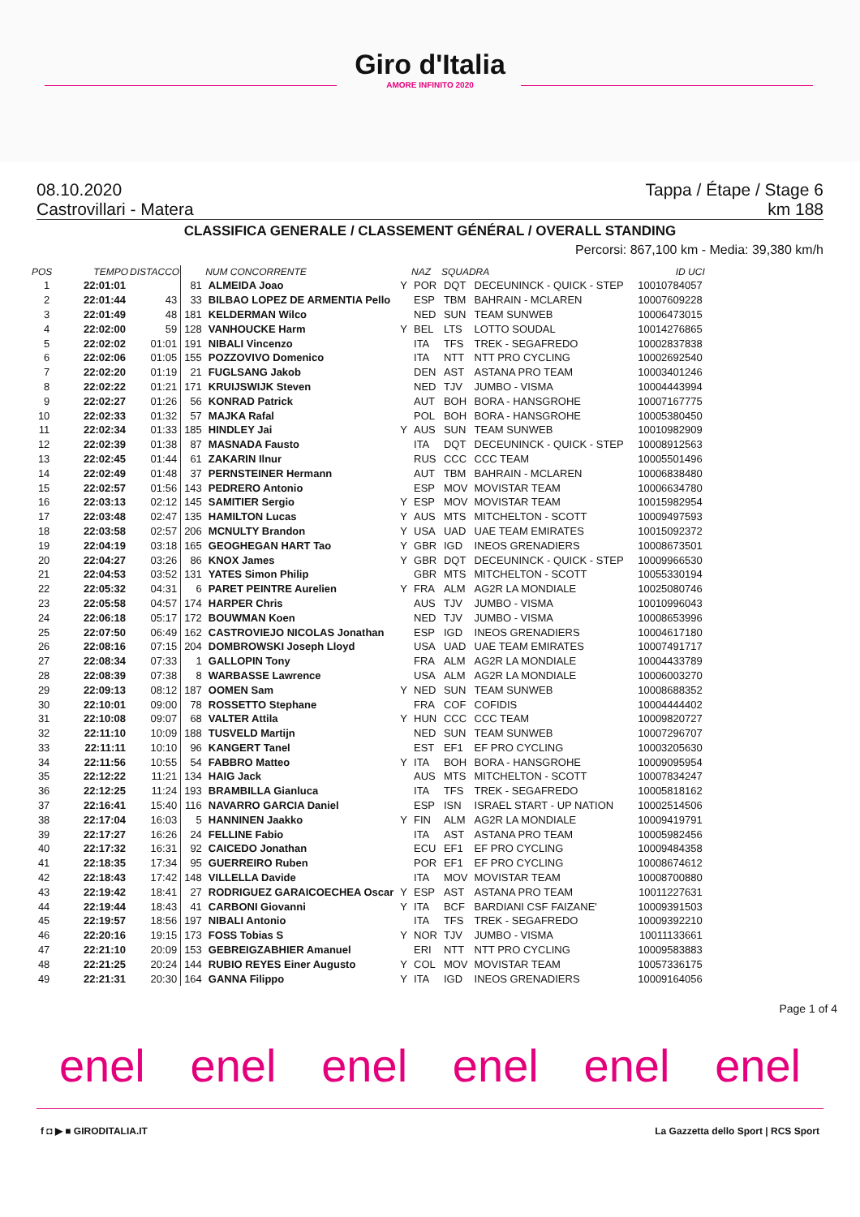Giro d'Italia
AMORE INFINITO 2020
08.10.2020
Castrovillari - Matera Tappa / Étape / Stage 6
km 188
CLASSIFICA GENERALE / CLASSEMENT GÉNÉRAL / OVERALL STANDING
Percorsi: 867,100 km - Media: 39,380 km/h
| POS | TEMPO | DISTACCO | NUM CONCORRENTE | | | NAZ | SQUADRA | | ID UCI |
| --- | --- | --- | --- | --- | --- | --- | --- | --- | --- |
| 1 | 22:01:01 | | 81 | ALMEIDA Joao | Y | POR | DQT | DECEUNINCK - QUICK - STEP | 10010784057 |
| 2 | 22:01:44 | 43 | 33 | BILBAO LOPEZ DE ARMENTIA Pello | | ESP | TBM | BAHRAIN - MCLAREN | 10007609228 |
| 3 | 22:01:49 | 48 | 181 | KELDERMAN Wilco | | NED | SUN | TEAM SUNWEB | 10006473015 |
| 4 | 22:02:00 | 59 | 128 | VANHOUCKE Harm | Y | BEL | LTS | LOTTO SOUDAL | 10014276865 |
| 5 | 22:02:02 | 01:01 | 191 | NIBALI Vincenzo | | ITA | TFS | TREK - SEGAFREDO | 10002837838 |
| 6 | 22:02:06 | 01:05 | 155 | POZZOVIVO Domenico | | ITA | NTT | NTT PRO CYCLING | 10002692540 |
| 7 | 22:02:20 | 01:19 | 21 | FUGLSANG Jakob | | DEN | AST | ASTANA PRO TEAM | 10003401246 |
| 8 | 22:02:22 | 01:21 | 171 | KRUIJSWIJK Steven | | NED | TJV | JUMBO - VISMA | 10004443994 |
| 9 | 22:02:27 | 01:26 | 56 | KONRAD Patrick | | AUT | BOH | BORA - HANSGROHE | 10007167775 |
| 10 | 22:02:33 | 01:32 | 57 | MAJKA Rafal | | POL | BOH | BORA - HANSGROHE | 10005380450 |
| 11 | 22:02:34 | 01:33 | 185 | HINDLEY Jai | Y | AUS | SUN | TEAM SUNWEB | 10010982909 |
| 12 | 22:02:39 | 01:38 | 87 | MASNADA Fausto | | ITA | DQT | DECEUNINCK - QUICK - STEP | 10008912563 |
| 13 | 22:02:45 | 01:44 | 61 | ZAKARIN Ilnur | | RUS | CCC | CCC TEAM | 10005501496 |
| 14 | 22:02:49 | 01:48 | 37 | PERNSTEINER Hermann | | AUT | TBM | BAHRAIN - MCLAREN | 10006838480 |
| 15 | 22:02:57 | 01:56 | 143 | PEDRERO Antonio | | ESP | MOV | MOVISTAR TEAM | 10006634780 |
| 16 | 22:03:13 | 02:12 | 145 | SAMITIER Sergio | Y | ESP | MOV | MOVISTAR TEAM | 10015982954 |
| 17 | 22:03:48 | 02:47 | 135 | HAMILTON Lucas | Y | AUS | MTS | MITCHELTON - SCOTT | 10009497593 |
| 18 | 22:03:58 | 02:57 | 206 | MCNULTY Brandon | Y | USA | UAD | UAE TEAM EMIRATES | 10015092372 |
| 19 | 22:04:19 | 03:18 | 165 | GEOGHEGAN HART Tao | Y | GBR | IGD | INEOS GRENADIERS | 10008673501 |
| 20 | 22:04:27 | 03:26 | 86 | KNOX James | Y | GBR | DQT | DECEUNINCK - QUICK - STEP | 10009966530 |
| 21 | 22:04:53 | 03:52 | 131 | YATES Simon Philip | | GBR | MTS | MITCHELTON - SCOTT | 10055330194 |
| 22 | 22:05:32 | 04:31 | 6 | PARET PEINTRE Aurelien | Y | FRA | ALM | AG2R LA MONDIALE | 10025080746 |
| 23 | 22:05:58 | 04:57 | 174 | HARPER Chris | | AUS | TJV | JUMBO - VISMA | 10010996043 |
| 24 | 22:06:18 | 05:17 | 172 | BOUWMAN Koen | | NED | TJV | JUMBO - VISMA | 10008653996 |
| 25 | 22:07:50 | 06:49 | 162 | CASTROVIEJO NICOLAS Jonathan | | ESP | IGD | INEOS GRENADIERS | 10004617180 |
| 26 | 22:08:16 | 07:15 | 204 | DOMBROWSKI Joseph Lloyd | | USA | UAD | UAE TEAM EMIRATES | 10007491717 |
| 27 | 22:08:34 | 07:33 | 1 | GALLOPIN Tony | | FRA | ALM | AG2R LA MONDIALE | 10004433789 |
| 28 | 22:08:39 | 07:38 | 8 | WARBASSE Lawrence | | USA | ALM | AG2R LA MONDIALE | 10006003270 |
| 29 | 22:09:13 | 08:12 | 187 | OOMEN Sam | Y | NED | SUN | TEAM SUNWEB | 10008688352 |
| 30 | 22:10:01 | 09:00 | 78 | ROSSETTO Stephane | | FRA | COF | COFIDIS | 10004444402 |
| 31 | 22:10:08 | 09:07 | 68 | VALTER Attila | Y | HUN | CCC | CCC TEAM | 10009820727 |
| 32 | 22:11:10 | 10:09 | 188 | TUSVELD Martijn | | NED | SUN | TEAM SUNWEB | 10007296707 |
| 33 | 22:11:11 | 10:10 | 96 | KANGERT Tanel | | EST | EF1 | EF PRO CYCLING | 10003205630 |
| 34 | 22:11:56 | 10:55 | 54 | FABBRO Matteo | Y | ITA | BOH | BORA - HANSGROHE | 10009095954 |
| 35 | 22:12:22 | 11:21 | 134 | HAIG Jack | | AUS | MTS | MITCHELTON - SCOTT | 10007834247 |
| 36 | 22:12:25 | 11:24 | 193 | BRAMBILLA Gianluca | | ITA | TFS | TREK - SEGAFREDO | 10005818162 |
| 37 | 22:16:41 | 15:40 | 116 | NAVARRO GARCIA Daniel | | ESP | ISN | ISRAEL START - UP NATION | 10002514506 |
| 38 | 22:17:04 | 16:03 | 5 | HANNINEN Jaakko | Y | FIN | ALM | AG2R LA MONDIALE | 10009419791 |
| 39 | 22:17:27 | 16:26 | 24 | FELLINE Fabio | | ITA | AST | ASTANA PRO TEAM | 10005982456 |
| 40 | 22:17:32 | 16:31 | 92 | CAICEDO Jonathan | | ECU | EF1 | EF PRO CYCLING | 10009484358 |
| 41 | 22:18:35 | 17:34 | 95 | GUERREIRO Ruben | | POR | EF1 | EF PRO CYCLING | 10008674612 |
| 42 | 22:18:43 | 17:42 | 148 | VILLELLA Davide | | ITA | MOV | MOVISTAR TEAM | 10008700880 |
| 43 | 22:19:42 | 18:41 | 27 | RODRIGUEZ GARAICOECHEA Oscar | Y | ESP | AST | ASTANA PRO TEAM | 10011227631 |
| 44 | 22:19:44 | 18:43 | 41 | CARBONI Giovanni | Y | ITA | BCF | BARDIANI CSF FAIZANE' | 10009391503 |
| 45 | 22:19:57 | 18:56 | 197 | NIBALI Antonio | | ITA | TFS | TREK - SEGAFREDO | 10009392210 |
| 46 | 22:20:16 | 19:15 | 173 | FOSS Tobias S | Y | NOR | TJV | JUMBO - VISMA | 10011133661 |
| 47 | 22:21:10 | 20:09 | 153 | GEBREIGZABHIER Amanuel | | ERI | NTT | NTT PRO CYCLING | 10009583883 |
| 48 | 22:21:25 | 20:24 | 144 | RUBIO REYES Einer Augusto | Y | COL | MOV | MOVISTAR TEAM | 10057336175 |
| 49 | 22:21:31 | 20:30 | 164 | GANNA Filippo | Y | ITA | IGD | INEOS GRENADIERS | 10009164056 |
Page 1 of 4
enel enel enel enel enel enel
f ◘ ▶ ■ GIRODITALIA.IT La Gazzetta dello Sport | RCS Sport